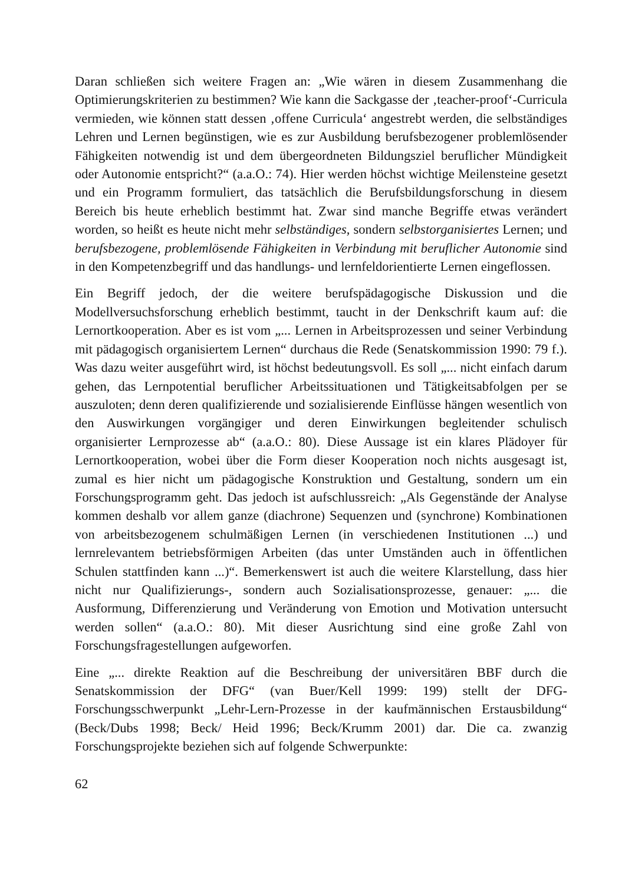Daran schließen sich weitere Fragen an: „Wie wären in diesem Zusammenhang die Optimierungskriterien zu bestimmen? Wie kann die Sackgasse der ‚teacher-proof‘-Curricula vermieden, wie können statt dessen ‚offene Curricula‘ angestrebt werden, die selbständiges Lehren und Lernen begünstigen, wie es zur Ausbildung berufsbezogener problemlösender Fähigkeiten notwendig ist und dem übergeordneten Bildungsziel beruflicher Mündigkeit oder Autonomie entspricht?“ (a.a.O.: 74). Hier werden höchst wichtige Meilensteine gesetzt und ein Programm formuliert, das tatsächlich die Berufsbildungsforschung in diesem Bereich bis heute erheblich bestimmt hat. Zwar sind manche Begriffe etwas verändert worden, so heißt es heute nicht mehr selbständiges, sondern selbstorganisiertes Lernen; und berufsbezogene, problemlösende Fähigkeiten in Verbindung mit beruflicher Autonomie sind in den Kompetenzbegriff und das handlungs- und lernfeldorientierte Lernen eingeflossen.
Ein Begriff jedoch, der die weitere berufspädagogische Diskussion und die Modellversuchsforschung erheblich bestimmt, taucht in der Denkschrift kaum auf: die Lernortkooperation. Aber es ist vom „... Lernen in Arbeitsprozessen und seiner Verbindung mit pädagogisch organisiertem Lernen“ durchaus die Rede (Senatskommission 1990: 79 f.). Was dazu weiter ausgeführt wird, ist höchst bedeutungsvoll. Es soll „... nicht einfach darum gehen, das Lernpotential beruflicher Arbeitssituationen und Tätigkeitsabfolgen per se auszuloten; denn deren qualifizierende und sozialisierende Einflüsse hängen wesentlich von den Auswirkungen vorgängiger und deren Einwirkungen begleitender schulisch organisierter Lernprozesse ab“ (a.a.O.: 80). Diese Aussage ist ein klares Plädoyer für Lernortkooperation, wobei über die Form dieser Kooperation noch nichts ausgesagt ist, zumal es hier nicht um pädagogische Konstruktion und Gestaltung, sondern um ein Forschungsprogramm geht. Das jedoch ist aufschlussreich: „Als Gegenstände der Analyse kommen deshalb vor allem ganze (diachrone) Sequenzen und (synchrone) Kombinationen von arbeitsbezogenem schulmäßigen Lernen (in verschiedenen Institutionen ...) und lernrelevantem betriebsförmigen Arbeiten (das unter Umständen auch in öffentlichen Schulen stattfinden kann ...)“. Bemerkenswert ist auch die weitere Klarstellung, dass hier nicht nur Qualifizierungs-, sondern auch Sozialisationsprozesse, genauer: „... die Ausformung, Differenzierung und Veränderung von Emotion und Motivation untersucht werden sollen“ (a.a.O.: 80). Mit dieser Ausrichtung sind eine große Zahl von Forschungsfragestellungen aufgeworfen.
Eine „... direkte Reaktion auf die Beschreibung der universitären BBF durch die Senatskommission der DFG“ (van Buer/Kell 1999: 199) stellt der DFG-Forschungsschwerpunkt „Lehr-Lern-Prozesse in der kaufmännischen Erstausbildung“ (Beck/Dubs 1998; Beck/ Heid 1996; Beck/Krumm 2001) dar. Die ca. zwanzig Forschungsprojekte beziehen sich auf folgende Schwerpunkte:
62